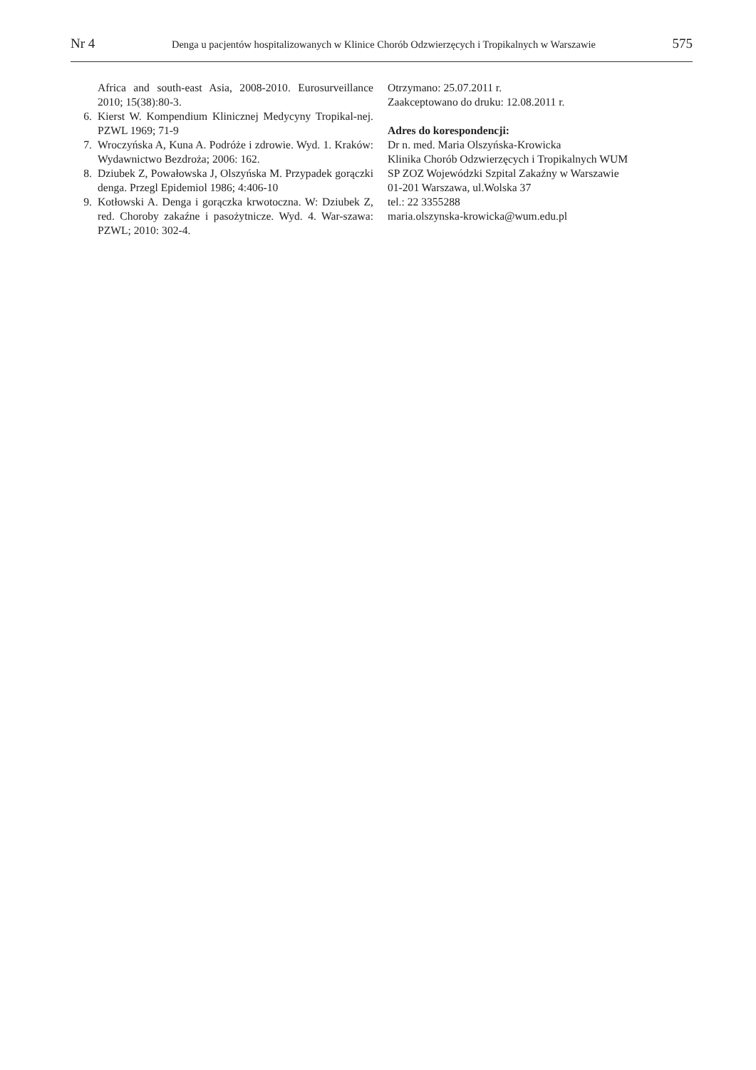Nr 4 Denga u pacjentów hospitalizowanych w Klinice Chorób Odzwierzęcych i Tropikalnych w Warszawie 575
Africa and south-east Asia, 2008-2010. Eurosurveillance 2010; 15(38):80-3.
6. Kierst W. Kompendium Klinicznej Medycyny Tropikal-nej. PZWL 1969; 71-9
7. Wroczyńska A, Kuna A. Podróże i zdrowie. Wyd. 1. Kraków: Wydawnictwo Bezdroża; 2006: 162.
8. Dziubek Z, Powałowska J, Olszyńska M. Przypadek gorączki denga. Przegl Epidemiol 1986; 4:406-10
9. Kotłowski A. Denga i gorączka krwotoczna. W: Dziubek Z, red. Choroby zakaźne i pasożytnicze. Wyd. 4. War-szawa: PZWL; 2010: 302-4.
Otrzymano: 25.07.2011 r.
Zaakceptowano do druku: 12.08.2011 r.
Adres do korespondencji:
Dr n. med. Maria Olszyńska-Krowicka
Klinika Chorób Odzwierzęcych i Tropikalnych WUM
SP ZOZ Wojewódzki Szpital Zakaźny w Warszawie
01-201 Warszawa, ul.Wolska 37
tel.: 22 3355288
maria.olszynska-krowicka@wum.edu.pl